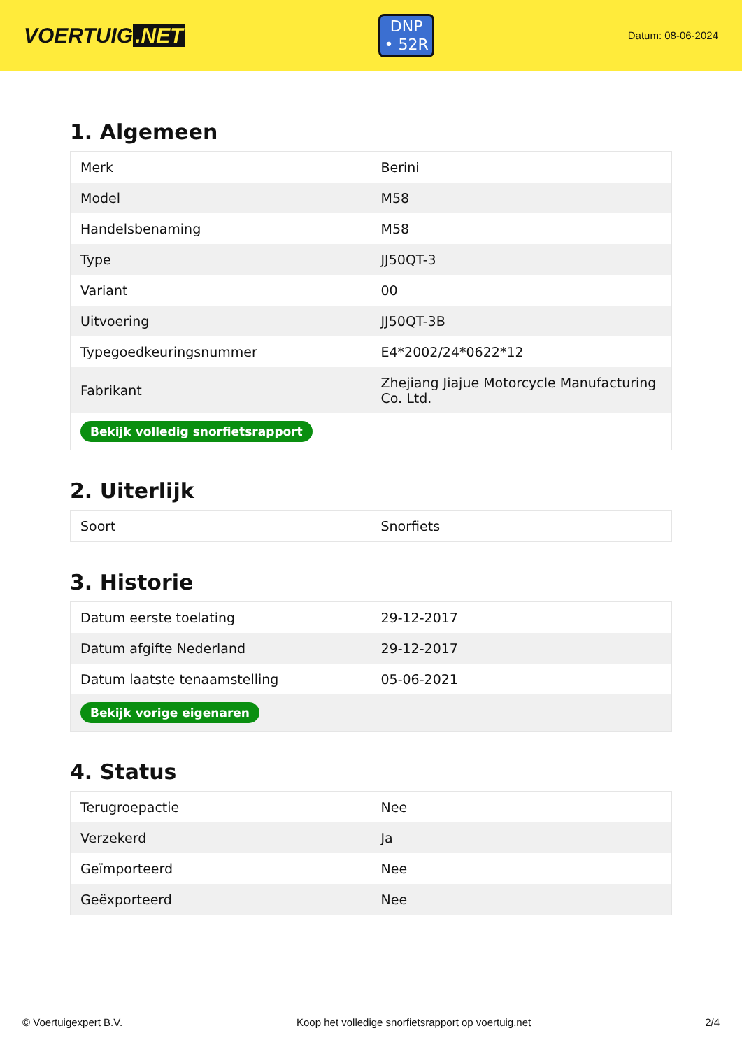VOERTUIG.NET
DNP
• 52R
Datum: 08-06-2024
1. Algemeen
| Merk | Berini |
| Model | M58 |
| Handelsbenaming | M58 |
| Type | JJ50QT-3 |
| Variant | 00 |
| Uitvoering | JJ50QT-3B |
| Typegoedkeuringsnummer | E4*2002/24*0622*12 |
| Fabrikant | Zhejiang Jiajue Motorcycle Manufacturing Co. Ltd. |
| Bekijk volledig snorfietsrapport | |
2. Uiterlijk
| Soort | Snorfiets |
3. Historie
| Datum eerste toelating | 29-12-2017 |
| Datum afgifte Nederland | 29-12-2017 |
| Datum laatste tenaamstelling | 05-06-2021 |
| Bekijk vorige eigenaren | |
4. Status
| Terugroepactie | Nee |
| Verzekerd | Ja |
| Geïmporteerd | Nee |
| Geëxporteerd | Nee |
© Voertuigexpert B.V. Koop het volledige snorfietsrapport op voertuig.net 2/4